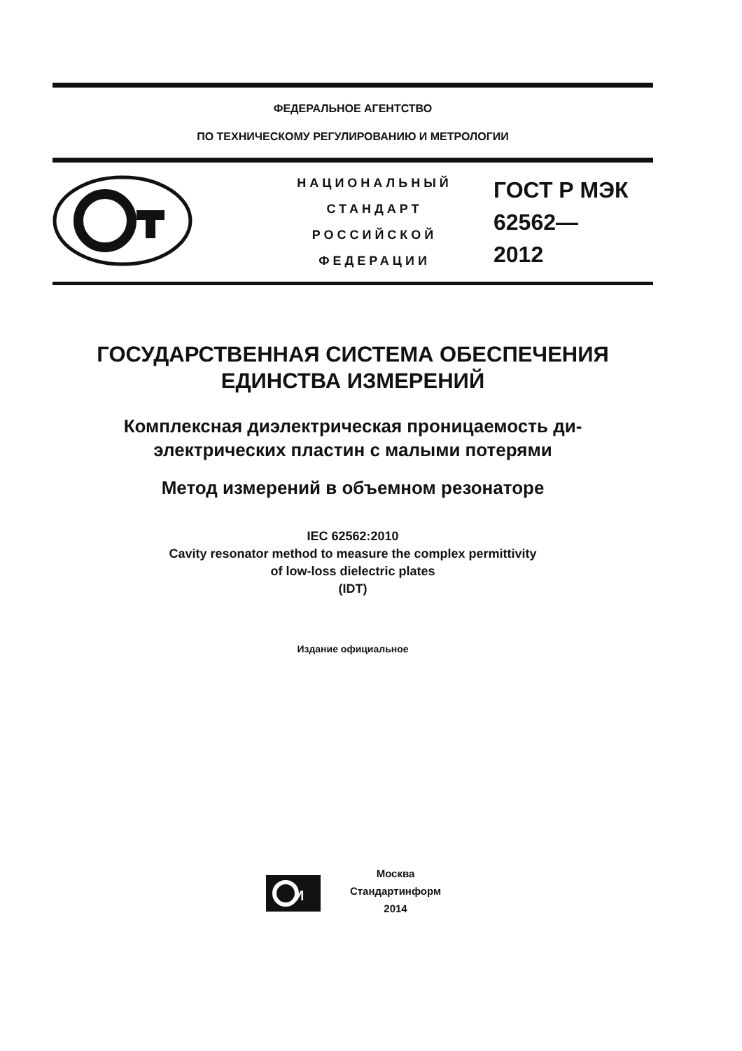ФЕДЕРАЛЬНОЕ АГЕНТСТВО
ПО ТЕХНИЧЕСКОМУ РЕГУЛИРОВАНИЮ И МЕТРОЛОГИИ
НАЦИОНАЛЬНЫЙ
СТАНДАРТ
РОССИЙСКОЙ
ФЕДЕРАЦИИ
ГОСТ Р МЭК
62562—
2012
ГОСУДАРСТВЕННАЯ СИСТЕМА ОБЕСПЕЧЕНИЯ
ЕДИНСТВА ИЗМЕРЕНИЙ
Комплексная диэлектрическая проницаемость ди-
электрических пластин с малыми потерями
Метод измерений в объемном резонаторе
IEC 62562:2010
Cavity resonator method to measure the complex permittivity
of low-loss dielectric plates
(IDT)
Издание официальное
И
Москва
Стандартинформ
2014